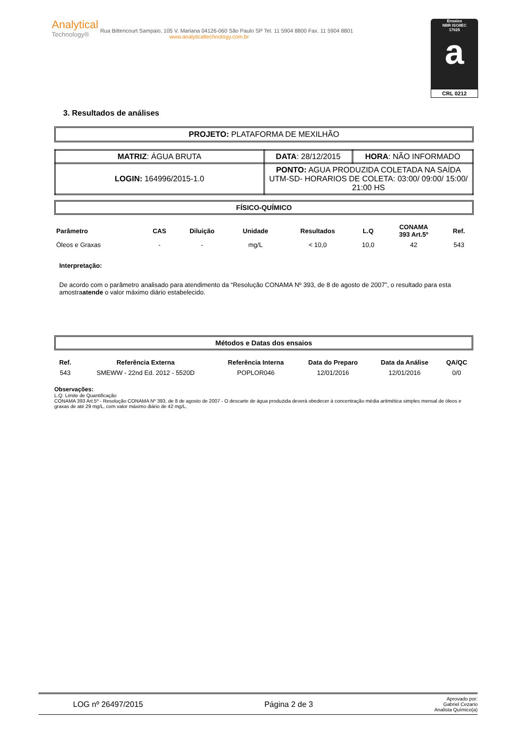Analytical
Technology®
Rua Bittencourt Sampaio, 105 V. Mariana 04126-060 São Paulo SP Tel. 11 5904 8800 Fax. 11 5904 8801
www.analyticaltechnology.com.br
Ensaios
NBR ISO/IEC
17025
a
CRL 0212
3. Resultados de análises
PROJETO: PLATAFORMA DE MEXILHÃO
| MATRIZ : ÁGUA BRUTA | DATA : 28/12/2015 | HORA : NÃO INFORMADO |
| LOGIN: 164996/2015-1.0 | PONTO: AGUA PRODUZIDA COLETADA NA SAÍDA UTM-SD- HORARIOS DE COLETA: 03:00/ 09:00/ 15:00/ 21:00 HS | |
FÍSICO-QUÍMICO
| Parâmetro | CAS | Diluição | Unidade | Resultados | L.Q | CONAMA 393 Art.5º | Ref. |
| --- | --- | --- | --- | --- | --- | --- | --- |
| Óleos e Graxas | - | - | mg/L | < 10,0 | 10,0 | 42 | 543 |
Interpretação:
De acordo com o parâmetro analisado para atendimento da “Resolução CONAMA Nº 393, de 8 de agosto de 2007”, o resultado para esta amostraatende o valor máximo diário estabelecido.
Métodos e Datas dos ensaios
| Ref. | Referência Externa | Referência Interna | Data do Preparo | Data da Análise | QA/QC |
| --- | --- | --- | --- | --- | --- |
| 543 | SMEWW - 22nd Ed. 2012 - 5520D | POPLOR046 | 12/01/2016 | 12/01/2016 | 0/0 |
Observações:
L.Q: Limite de Quantificação
CONAMA 393 Art.5º - Resolução CONAMA Nº 393, de 8 de agosto de 2007 - O descarte de água produzida deverá obedecer à concentração média aritmética simples mensal de óleos e graxas de até 29 mg/L, com valor máximo diário de 42 mg/L.
LOG nº 26497/2015 Página 2 de 3 Aprovado por:
Gabriel Cezario
Analista Químico(a)